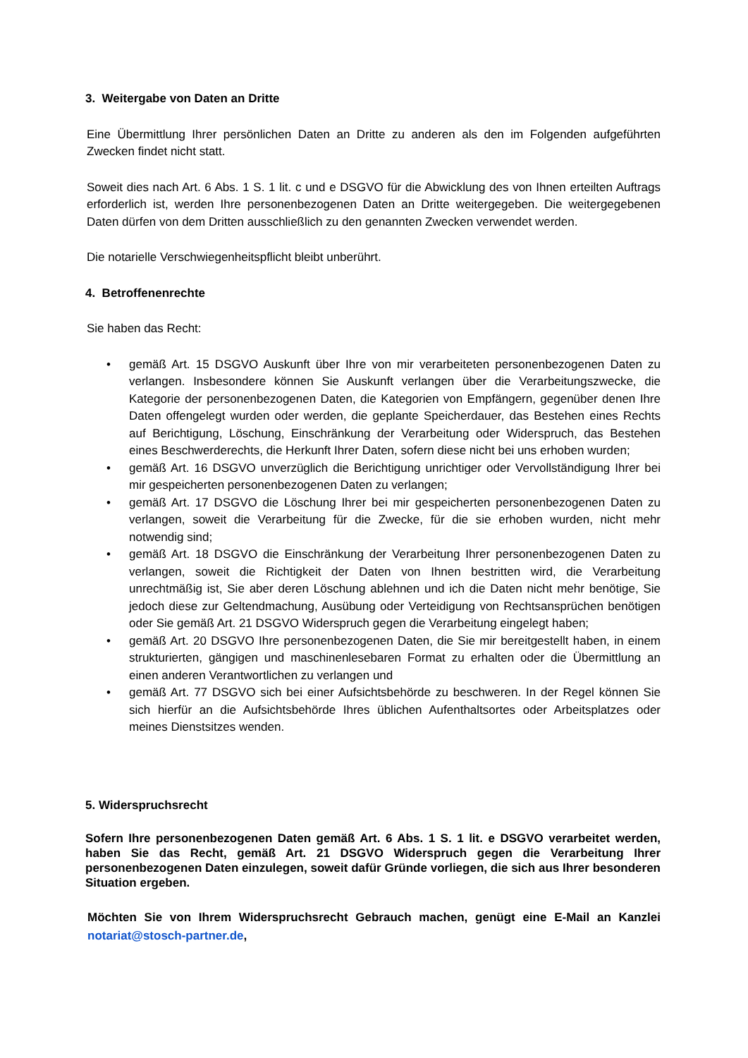3. Weitergabe von Daten an Dritte
Eine Übermittlung Ihrer persönlichen Daten an Dritte zu anderen als den im Folgenden aufgeführten Zwecken findet nicht statt.
Soweit dies nach Art. 6 Abs. 1 S. 1 lit. c und e DSGVO für die Abwicklung des von Ihnen erteilten Auftrags erforderlich ist, werden Ihre personenbezogenen Daten an Dritte weitergegeben. Die weitergegebenen Daten dürfen von dem Dritten ausschließlich zu den genannten Zwecken verwendet werden.
Die notarielle Verschwiegenheitspflicht bleibt unberührt.
4. Betroffenenrechte
Sie haben das Recht:
• gemäß Art. 15 DSGVO Auskunft über Ihre von mir verarbeiteten personenbezogenen Daten zu verlangen. Insbesondere können Sie Auskunft verlangen über die Verarbeitungszwecke, die Kategorie der personenbezogenen Daten, die Kategorien von Empfängern, gegenüber denen Ihre Daten offengelegt wurden oder werden, die geplante Speicherdauer, das Bestehen eines Rechts auf Berichtigung, Löschung, Einschränkung der Verarbeitung oder Widerspruch, das Bestehen eines Beschwerderechts, die Herkunft Ihrer Daten, sofern diese nicht bei uns erhoben wurden;
• gemäß Art. 16 DSGVO unverzüglich die Berichtigung unrichtiger oder Vervollständigung Ihrer bei mir gespeicherten personenbezogenen Daten zu verlangen;
• gemäß Art. 17 DSGVO die Löschung Ihrer bei mir gespeicherten personenbezogenen Daten zu verlangen, soweit die Verarbeitung für die Zwecke, für die sie erhoben wurden, nicht mehr notwendig sind;
• gemäß Art. 18 DSGVO die Einschränkung der Verarbeitung Ihrer personenbezogenen Daten zu verlangen, soweit die Richtigkeit der Daten von Ihnen bestritten wird, die Verarbeitung unrechtmäßig ist, Sie aber deren Löschung ablehnen und ich die Daten nicht mehr benötige, Sie jedoch diese zur Geltendmachung, Ausübung oder Verteidigung von Rechtsansprüchen benötigen oder Sie gemäß Art. 21 DSGVO Widerspruch gegen die Verarbeitung eingelegt haben;
• gemäß Art. 20 DSGVO Ihre personenbezogenen Daten, die Sie mir bereitgestellt haben, in einem strukturierten, gängigen und maschinenlesebaren Format zu erhalten oder die Übermittlung an einen anderen Verantwortlichen zu verlangen und
• gemäß Art. 77 DSGVO sich bei einer Aufsichtsbehörde zu beschweren. In der Regel können Sie sich hierfür an die Aufsichtsbehörde Ihres üblichen Aufenthaltsortes oder Arbeitsplatzes oder meines Dienstsitzes wenden.
5. Widerspruchsrecht
Sofern Ihre personenbezogenen Daten gemäß Art. 6 Abs. 1 S. 1 lit. e DSGVO verarbeitet werden, haben Sie das Recht, gemäß Art. 21 DSGVO Widerspruch gegen die Verarbeitung Ihrer personenbezogenen Daten einzulegen, soweit dafür Gründe vorliegen, die sich aus Ihrer besonderen Situation ergeben.
Möchten Sie von Ihrem Widerspruchsrecht Gebrauch machen, genügt eine E-Mail an Kanzlei notariat@stosch-partner.de,